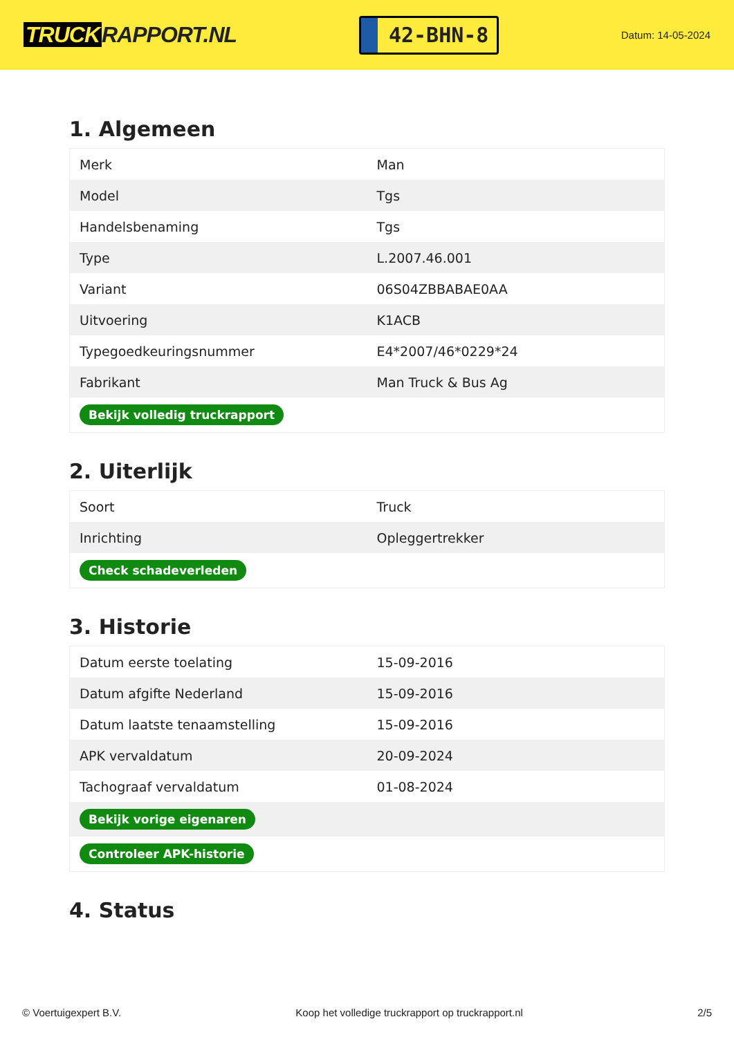TRUCK RAPPORT.NL
42-BHN-8
Datum: 14-05-2024
1. Algemeen
| Merk | Man |
| Model | Tgs |
| Handelsbenaming | Tgs |
| Type | L.2007.46.001 |
| Variant | 06S04ZBBABAE0AA |
| Uitvoering | K1ACB |
| Typegoedkeuringsnummer | E4*2007/46*0229*24 |
| Fabrikant | Man Truck & Bus Ag |
| Bekijk volledig truckrapport | |
2. Uiterlijk
| Soort | Truck |
| Inrichting | Opleggertrekker |
| Check schadeverleden | |
3. Historie
| Datum eerste toelating | 15-09-2016 |
| Datum afgifte Nederland | 15-09-2016 |
| Datum laatste tenaamstelling | 15-09-2016 |
| APK vervaldatum | 20-09-2024 |
| Tachograaf vervaldatum | 01-08-2024 |
| Bekijk vorige eigenaren | |
| Controleer APK-historie | |
4. Status
© Voertuigexpert B.V. Koop het volledige truckrapport op truckrapport.nl 2/5